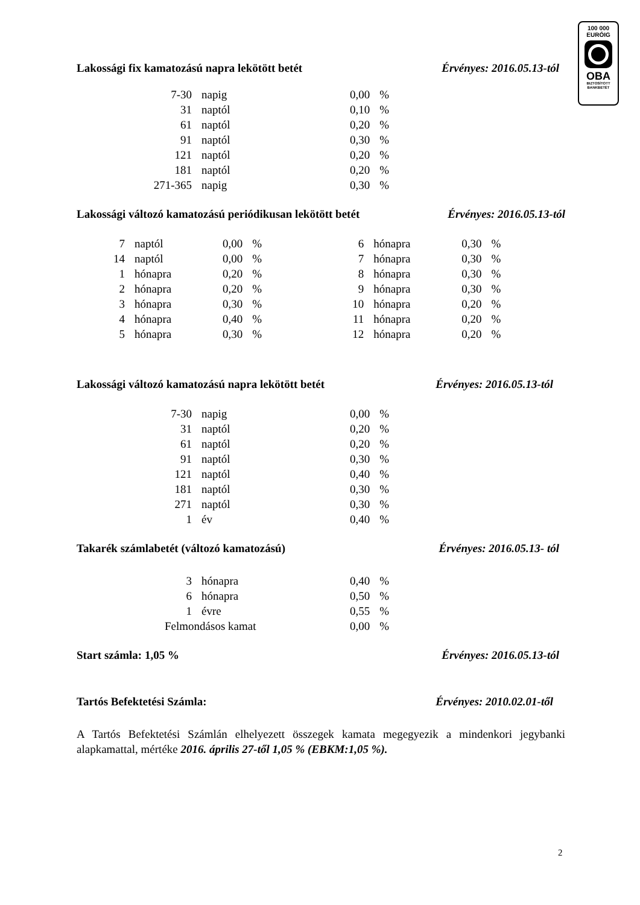100 000
EURÓIG
OBA
BIZTOSÍTOTT
BANKBETÉT
Lakossági fix kamatozású napra lekötött betét Érvényes: 2016.05.13-tól
| 7-30 | napig | 0,00 | % |
| 31 | naptól | 0,10 | % |
| 61 | naptól | 0,20 | % |
| 91 | naptól | 0,30 | % |
| 121 | naptól | 0,20 | % |
| 181 | naptól | 0,20 | % |
| 271-365 | napig | 0,30 | % |
Lakossági változó kamatozású periódikusan lekötött betét Érvényes: 2016.05.13-tól
| 7 | naptól | 0,00 | % | 6 | hónapra | 0,30 | % |
| 14 | naptól | 0,00 | % | 7 | hónapra | 0,30 | % |
| 1 | hónapra | 0,20 | % | 8 | hónapra | 0,30 | % |
| 2 | hónapra | 0,20 | % | 9 | hónapra | 0,30 | % |
| 3 | hónapra | 0,30 | % | 10 | hónapra | 0,20 | % |
| 4 | hónapra | 0,40 | % | 11 | hónapra | 0,20 | % |
| 5 | hónapra | 0,30 | % | 12 | hónapra | 0,20 | % |
Lakossági változó kamatozású napra lekötött betét Érvényes: 2016.05.13-tól
| 7-30 | napig | 0,00 | % |
| 31 | naptól | 0,20 | % |
| 61 | naptól | 0,20 | % |
| 91 | naptól | 0,30 | % |
| 121 | naptól | 0,40 | % |
| 181 | naptól | 0,30 | % |
| 271 | naptól | 0,30 | % |
| 1 | év | 0,40 | % |
Takarék számlabetét (változó kamatozású) Érvényes: 2016.05.13- tól
| 3 | hónapra | 0,40 | % |
| 6 | hónapra | 0,50 | % |
| 1 | évre | 0,55 | % |
| Felmondásos kamat | | 0,00 | % |
Start számla: 1,05 % Érvényes: 2016.05.13-tól
Tartós Befektetési Számla: Érvényes: 2010.02.01-től
A Tartós Befektetési Számlán elhelyezett összegek kamata megegyezik a mindenkori jegybanki alapkamattal, mértéke 2016. április 27-től 1,05 % (EBKM:1,05 %).
2